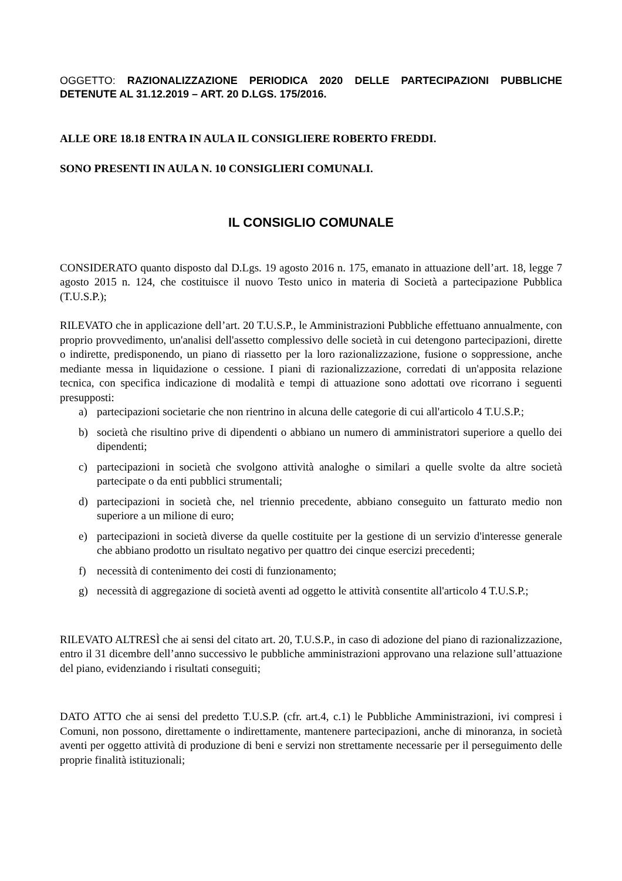OGGETTO: RAZIONALIZZAZIONE PERIODICA 2020 DELLE PARTECIPAZIONI PUBBLICHE DETENUTE AL 31.12.2019 – ART. 20 D.LGS. 175/2016.
ALLE ORE 18.18 ENTRA IN AULA IL CONSIGLIERE ROBERTO FREDDI.
SONO PRESENTI IN AULA N. 10 CONSIGLIERI COMUNALI.
IL CONSIGLIO COMUNALE
CONSIDERATO quanto disposto dal D.Lgs. 19 agosto 2016 n. 175, emanato in attuazione dell’art. 18, legge 7 agosto 2015 n. 124, che costituisce il nuovo Testo unico in materia di Società a partecipazione Pubblica (T.U.S.P.);
RILEVATO che in applicazione dell’art. 20 T.U.S.P., le Amministrazioni Pubbliche effettuano annualmente, con proprio provvedimento, un'analisi dell'assetto complessivo delle società in cui detengono partecipazioni, dirette o indirette, predisponendo, un piano di riassetto per la loro razionalizzazione, fusione o soppressione, anche mediante messa in liquidazione o cessione. I piani di razionalizzazione, corredati di un'apposita relazione tecnica, con specifica indicazione di modalità e tempi di attuazione sono adottati ove ricorrano i seguenti presupposti:
a) partecipazioni societarie che non rientrino in alcuna delle categorie di cui all'articolo 4 T.U.S.P.;
b) società che risultino prive di dipendenti o abbiano un numero di amministratori superiore a quello dei dipendenti;
c) partecipazioni in società che svolgono attività analoghe o similari a quelle svolte da altre società partecipate o da enti pubblici strumentali;
d) partecipazioni in società che, nel triennio precedente, abbiano conseguito un fatturato medio non superiore a un milione di euro;
e) partecipazioni in società diverse da quelle costituite per la gestione di un servizio d'interesse generale che abbiano prodotto un risultato negativo per quattro dei cinque esercizi precedenti;
f) necessità di contenimento dei costi di funzionamento;
g) necessità di aggregazione di società aventi ad oggetto le attività consentite all'articolo 4 T.U.S.P.;
RILEVATO ALTRESÌ che ai sensi del citato art. 20, T.U.S.P., in caso di adozione del piano di razionalizzazione, entro il 31 dicembre dell’anno successivo le pubbliche amministrazioni approvano una relazione sull’attuazione del piano, evidenziando i risultati conseguiti;
DATO ATTO che ai sensi del predetto T.U.S.P. (cfr. art.4, c.1) le Pubbliche Amministrazioni, ivi compresi i Comuni, non possono, direttamente o indirettamente, mantenere partecipazioni, anche di minoranza, in società aventi per oggetto attività di produzione di beni e servizi non strettamente necessarie per il perseguimento delle proprie finalità istituzionali;